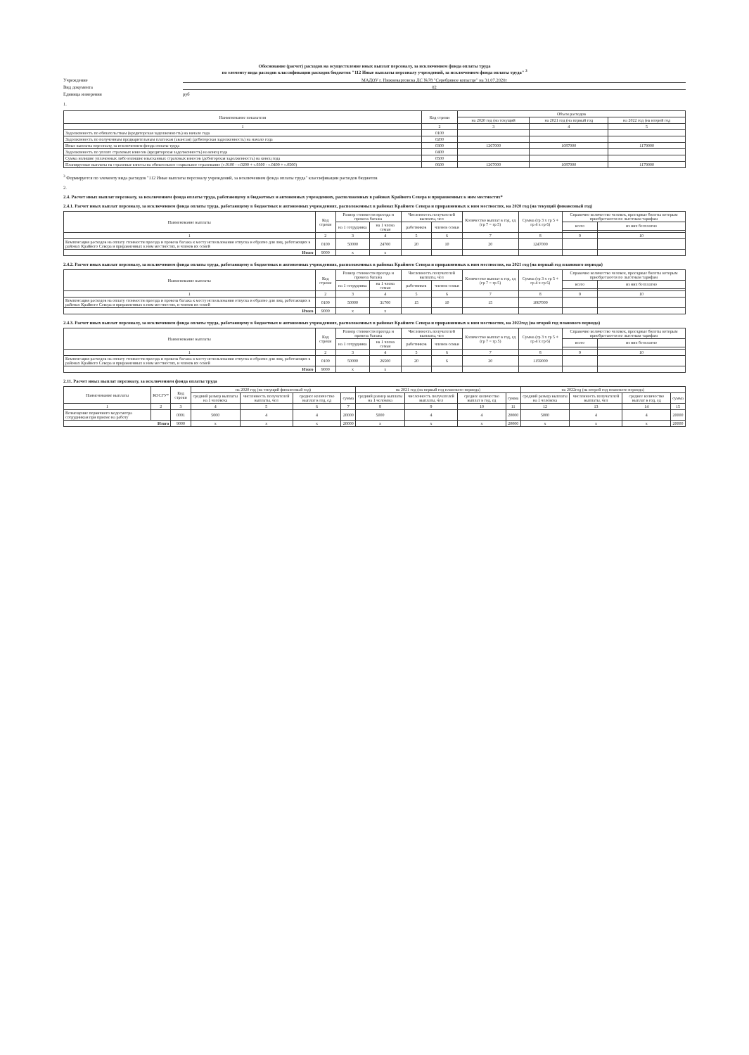Обоснование (расчет) расходов на осуществление иных выплат персоналу, за исключением фонда оплаты труда
по элементу вида расходов классификации расходов бюджетов "112 Иные выплаты персоналу учреждений, за исключением фонда оплаты труда" <sup>3</sup>
Учреждение МАДОУ г. Нижневартовска ДС №78 "Серебряное копытце" на 31.07.2020г
Вид документа 02
Единица измерения руб
1.
| Наименование показателя | Код строки | Объем расходов | | |
| --- | --- | --- | --- | --- |
| | | на 2020 год (на текущий | на 2021 год (на первый год | на 2022 год (на второй год |
| 1 | 2 | 3 | 4 | 5 |
| Задолженность по обязательствам (кредиторская задолженность) на начало года | 0100 | | | |
| Задолженность по полученным предварительным платежам (авансам) (дебиторская задолженность) на начало года | 0200 | | | |
| Иные выплаты персоналу, за исключением фонда оплаты труда | 0300 | 1267000 | 1087000 | 1179000 |
| Задолженность по уплате страховых взносов (кредиторская задолженность) на конец года | 0400 | | | |
| Сумма излишне уплаченных либо излишне взысканных страховых взносов (дебиторская задолженность) на конец года | 0500 | | | |
| Планируемые выплаты на страховые взносы на обязательное социальное страхование (с.0100 - с.0200 + с.0300 - с.0400 + с.0500) | 0600 | 1267000 | 1087000 | 1179000 |
<sup>3</sup> Формируется по элементу вида расходов "112 Иные выплаты персоналу учреждений, за исключением фонда оплаты труда" классификации расходов бюджетов
2.
2.4. Расчет иных выплат персоналу, за исключением фонда оплаты труда, работающему в бюджетных и автономных учреждениях, расположенных в районах Крайнего Севера и приравненных к ним местностях*
2.4.1. Расчет иных выплат персоналу, за исключением фонда оплаты труда, работающему в бюджетных и автономных учреждениях, расположенных в районах Крайнего Севера и приравненных к ним местностях, на 2020 год (на текущий финансовый год)
| Наименование выплаты | Код строки | Размер стоимости проезда и провоза багажа | | Численность получателей выплаты, чел | | Количество выплат в год, ед (гр 7 = гр 5) | Сумма (гр 3 х гр 5 + гр 4 х гр 6) | Справочно количество человек, проездные билеты которым приобретаются по льготным тарифам | |
| --- | --- | --- | --- | --- | --- | --- | --- | --- | --- |
| | | на 1 сотрудника | на 1 члена семьи | работников | членов семьи | | | всего | из них бесплатно |
| 1 | 2 | 3 | 4 | 5 | 6 | 7 | 8 | 9 | 10 |
| Компенсация расходов на оплату стоимости проезда и провоза багажа к месту использования отпуска и обратно для лиц, работающих в районах Крайнего Севера и приравненных к ним местностях, и членов их семей | 0100 | 50000 | 24700 | 20 | 10 | 20 | 1247000 | | |
| Итого | 9000 | х | х | | | | | | |
2.4.2. Расчет иных выплат персоналу, за исключением фонда оплаты труда, работающему в бюджетных и автономных учреждениях, расположенных в районах Крайнего Севера и приравненных к ним местностях, на 2021 год (на первый год планового периода)
| Наименование выплаты | Код строки | Размер стоимости проезда и провоза багажа | | Численность получателей выплаты, чел | | Количество выплат в год, ед (гр 7 = гр 5) | Сумма (гр 3 х гр 5 + гр 4 х гр 6) | Справочно количество человек, проездные билеты которым приобретаются по льготным тарифам | |
| --- | --- | --- | --- | --- | --- | --- | --- | --- | --- |
| | | на 1 сотрудника | на 1 члена семьи | работников | членов семьи | | | всего | из них бесплатно |
| 1 | 2 | 3 | 4 | 5 | 6 | 7 | 8 | 9 | 10 |
| Компенсация расходов на оплату стоимости проезда и провоза багажа к месту использования отпуска и обратно для лиц, работающих в районах Крайнего Севера и приравненных к ним местностях, и членов их семей | 0100 | 50000 | 31700 | 15 | 10 | 15 | 1067000 | | |
| Итого | 9000 | х | х | | | | | | |
2.4.3. Расчет иных выплат персоналу, за исключением фонда оплаты труда, работающему в бюджетных и автономных учреждениях, расположенных в районах Крайнего Севера и приравненных к ним местностях, на 2022год (на второй год планового периода)
| Наименование выплаты | Код строки | Размер стоимости проезда и провоза багажа | | Численность получателей выплаты, чел | | Количество выплат в год, ед (гр 7 = гр 5) | Сумма (гр 3 х гр 5 + гр 4 х гр 6) | Справочно количество человек, проездные билеты которым приобретаются по льготным тарифам | |
| --- | --- | --- | --- | --- | --- | --- | --- | --- | --- |
| | | на 1 сотрудника | на 1 члена семьи | работников | членов семьи | | | всего | из них бесплатно |
| 1 | 2 | 3 | 4 | 5 | 6 | 7 | 8 | 9 | 10 |
| Компенсация расходов на оплату стоимости проезда и провоза багажа к месту использования отпуска и обратно для лиц, работающих в районах Крайнего Севера и приравненных к ним местностях, и членов их семей | 0100 | 50000 | 26500 | 20 | 6 | 20 | 1159000 | | |
| Итого | 9000 | х | х | | | | | | |
2.11. Расчет иных выплат персоналу, за исключением фонда оплаты труда
| Наименование выплаты | КОСГУ* | Код строки | на 2020 год (на текущий финансовый год) | | | | на 2021 год (на первый год планового периода) | | | | на 2022год (на второй год планового периода) | | | |
| --- | --- | --- | --- | --- | --- | --- | --- | --- | --- | --- | --- | --- | --- | --- |
| | | | средний размер выплаты на 1 человека | численность получателей выплаты, чел | среднее количество выплат в год, ед | сумма | средний размер выплаты на 1 человека | численность получателей выплаты, чел | среднее количество выплат в год, ед | сумма | средний размер выплаты на 1 человека | численность получателей выплаты, чел | среднее количество выплат в год, ед | сумма |
| 1 | 2 | 3 | 4 | 5 | 6 | 7 | 8 | 9 | 10 | 11 | 12 | 13 | 14 | 15 |
| Возмещение первичного медосмотра сотрудникам при приеме на работу | | 0001 | 5000 | 4 | 4 | 20000 | 5000 | 4 | 4 | 20000 | 5000 | 4 | 4 | 20000 |
| Итого | | 9000 | х | х | х | 20000 | х | х | х | 20000 | х | х | х | 20000 |